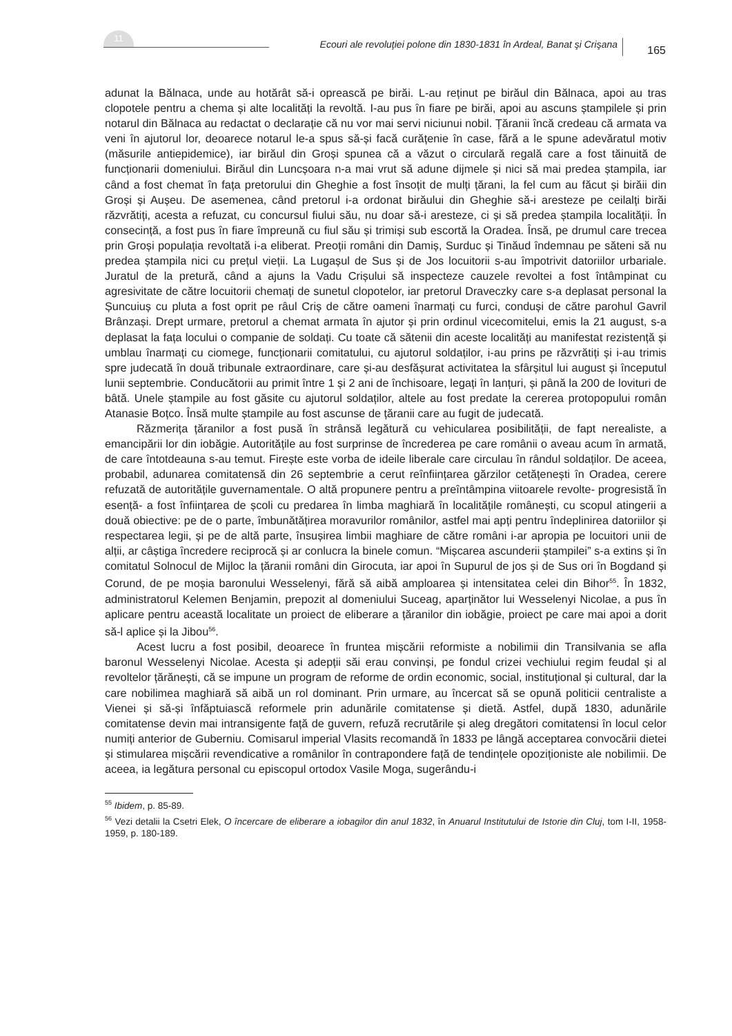11 Ecouri ale revoluţiei polone din 1830-1831 în Ardeal, Banat şi Crişana 165
adunat la Bălnaca, unde au hotărât să-i oprească pe birăi. L-au reținut pe birăul din Bălnaca, apoi au tras clopotele pentru a chema și alte localități la revoltă. I-au pus în fiare pe birăi, apoi au ascuns ștampilele și prin notarul din Bălnaca au redactat o declarație că nu vor mai servi niciunui nobil. Țăranii încă credeau că armata va veni în ajutorul lor, deoarece notarul le-a spus să-și facă curățenie în case, fără a le spune adevăratul motiv (măsurile antiepidemice), iar birăul din Groși spunea că a văzut o circulară regală care a fost tăinuită de funcționarii domeniului. Birăul din Luncșoara n-a mai vrut să adune dijmele și nici să mai predea ștampila, iar când a fost chemat în fața pretorului din Gheghie a fost însoțit de mulți țărani, la fel cum au făcut și birăii din Groși și Aușeu. De asemenea, când pretorul i-a ordonat birăului din Gheghie să-i aresteze pe ceilalți birăi răzvrătiți, acesta a refuzat, cu concursul fiului său, nu doar să-i aresteze, ci și să predea ștampila localității. În consecință, a fost pus în fiare împreună cu fiul său și trimiși sub escortă la Oradea. Însă, pe drumul care trecea prin Groși populația revoltată i-a eliberat. Preoții români din Damiș, Surduc și Tinăud îndemnau pe săteni să nu predea ștampila nici cu prețul vieții. La Lugașul de Sus și de Jos locuitorii s-au împotrivit datoriilor urbariale. Juratul de la pretură, când a ajuns la Vadu Crișului să inspecteze cauzele revoltei a fost întâmpinat cu agresivitate de către locuitorii chemați de sunetul clopotelor, iar pretorul Draveczky care s-a deplasat personal la Șuncuiuș cu pluta a fost oprit pe râul Criș de către oameni înarmați cu furci, conduși de către parohul Gavril Brânzași. Drept urmare, pretorul a chemat armata în ajutor și prin ordinul vicecomitelui, emis la 21 august, s-a deplasat la fața locului o companie de soldați. Cu toate că sătenii din aceste localități au manifestat rezistență și umblau înarmați cu ciomege, funcționarii comitatului, cu ajutorul soldaților, i-au prins pe răzvrătiți și i-au trimis spre judecată în două tribunale extraordinare, care și-au desfășurat activitatea la sfârșitul lui august și începutul lunii septembrie. Conducătorii au primit între 1 și 2 ani de închisoare, legați în lanțuri, și până la 200 de lovituri de bâtă. Unele ștampile au fost găsite cu ajutorul soldaților, altele au fost predate la cererea protopopului român Atanasie Boțco. Însă multe ștampile au fost ascunse de țăranii care au fugit de judecată.
Răzmerița țăranilor a fost pusă în strânsă legătură cu vehicularea posibilității, de fapt nerealiste, a emancipării lor din iobăgie. Autoritățile au fost surprinse de încrederea pe care românii o aveau acum în armată, de care întotdeauna s-au temut. Firește este vorba de ideile liberale care circulau în rândul soldaților. De aceea, probabil, adunarea comitatensă din 26 septembrie a cerut reînființarea gărzilor cetățenești în Oradea, cerere refuzată de autoritățile guvernamentale. O altă propunere pentru a preîntâmpina viitoarele revolte- progresistă în esență- a fost înființarea de școli cu predarea în limba maghiară în localitățile românești, cu scopul atingerii a două obiective: pe de o parte, îmbunătățirea moravurilor românilor, astfel mai apți pentru îndeplinirea datoriilor și respectarea legii, și pe de altă parte, însușirea limbii maghiare de către români i-ar apropia pe locuitori unii de alții, ar câștiga încredere reciprocă și ar conlucra la binele comun. “Mișcarea ascunderii ștampilei” s-a extins și în comitatul Solnocul de Mijloc la țăranii români din Girocuta, iar apoi în Supurul de jos și de Sus ori în Bogdand și Corund, de pe moșia baronului Wesselenyi, fără să aibă amploarea și intensitatea celei din Bihor<sup>55</sup>. În 1832, administratorul Kelemen Benjamin, prepozit al domeniului Suceag, aparținător lui Wesselenyi Nicolae, a pus în aplicare pentru această localitate un proiect de eliberare a țăranilor din iobăgie, proiect pe care mai apoi a dorit să-l aplice și la Jibou<sup>56</sup>.
Acest lucru a fost posibil, deoarece în fruntea mișcării reformiste a nobilimii din Transilvania se afla baronul Wesselenyi Nicolae. Acesta și adepții săi erau convinși, pe fondul crizei vechiului regim feudal și al revoltelor țărănești, că se impune un program de reforme de ordin economic, social, instituțional și cultural, dar la care nobilimea maghiară să aibă un rol dominant. Prin urmare, au încercat să se opună politicii centraliste a Vienei și să-și înfăptuiască reformele prin adunările comitatense și dietă. Astfel, după 1830, adunările comitatense devin mai intransigente față de guvern, refuză recrutările și aleg dregători comitatensi în locul celor numiți anterior de Guberniu. Comisarul imperial Vlasits recomandă în 1833 pe lângă acceptarea convocării dietei și stimularea mișcării revendicative a românilor în contrapondere față de tendințele opoziționiste ale nobilimii. De aceea, ia legătura personal cu episcopul ortodox Vasile Moga, sugerându-i
<sup>55</sup> Ibidem, p. 85-89.
<sup>56</sup> Vezi detalii la Csetri Elek, O încercare de eliberare a iobagilor din anul 1832, în Anuarul Institutului de Istorie din Cluj, tom I-II, 1958-1959, p. 180-189.